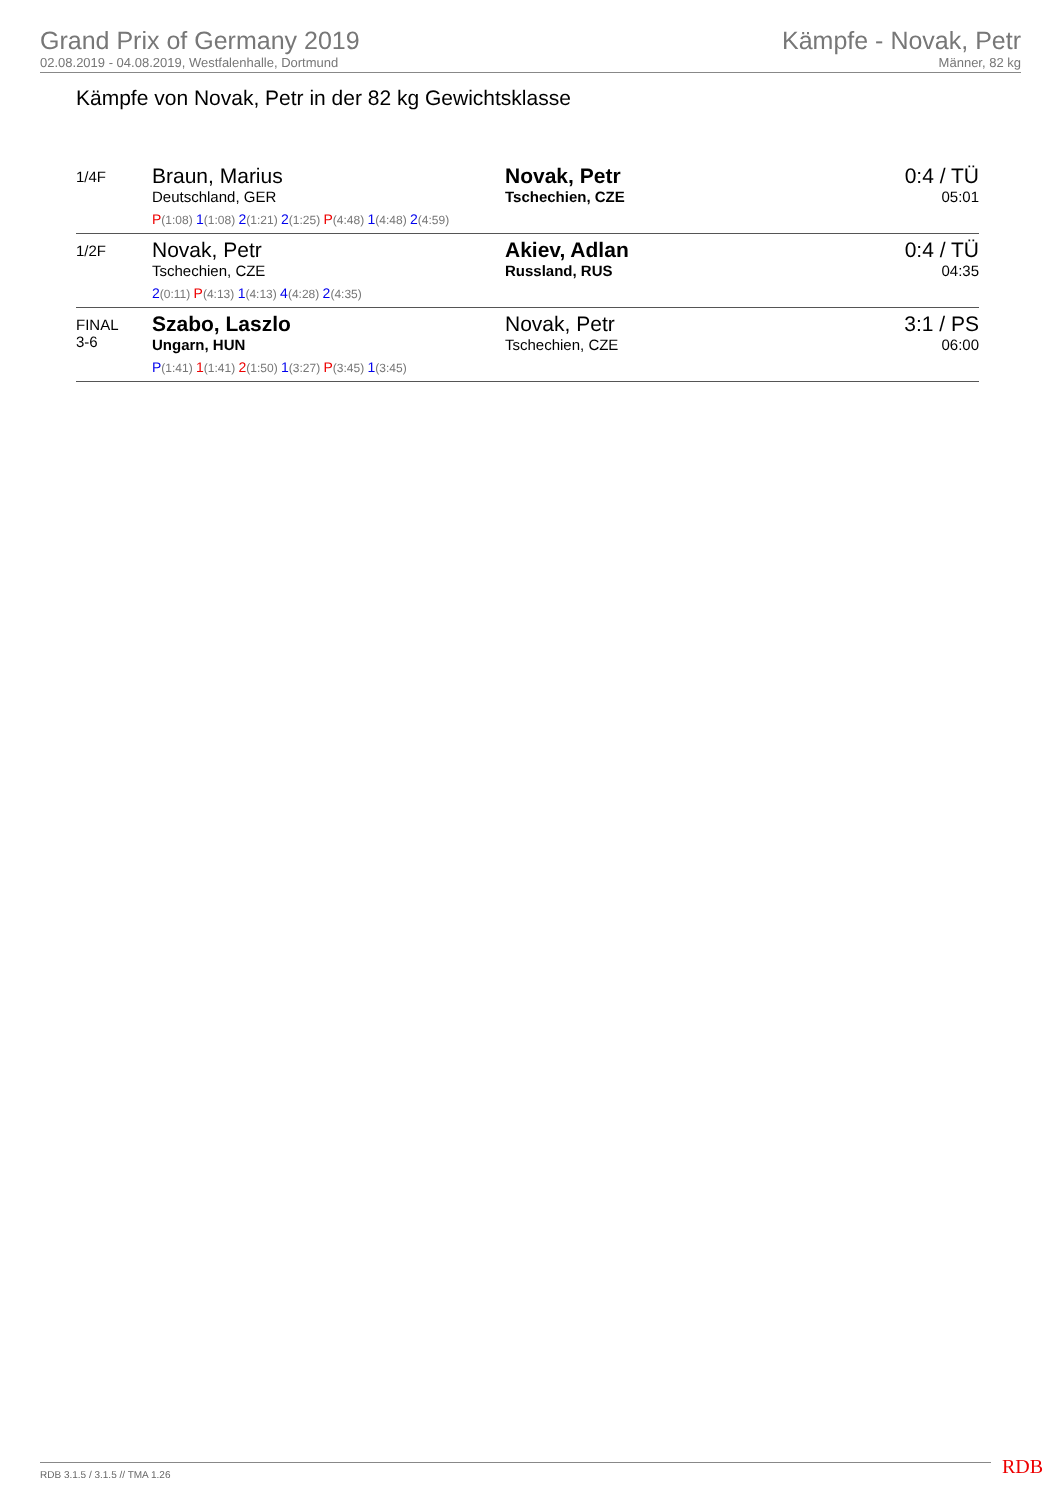Grand Prix of Germany 2019
02.08.2019 - 04.08.2019, Westfalenhalle, Dortmund
Kämpfe - Novak, Petr
Männer, 82 kg
Kämpfe von Novak, Petr in der 82 kg Gewichtsklasse
| 1/4F | Braun, Marius Deutschland, GER P (1:08) 1 (1:08) 2 (1:21) 2 (1:25) P (4:48) 1 (4:48) 2 (4:59) | Novak, Petr Tschechien, CZE | 0:4 / TÜ 05:01 |
| 1/2F | Novak, Petr Tschechien, CZE 2 (0:11) P (4:13) 1 (4:13) 4 (4:28) 2 (4:35) | Akiev, Adlan Russland, RUS | 0:4 / TÜ 04:35 |
| FINAL 3-6 | Szabo, Laszlo Ungarn, HUN P (1:41) 1 (1:41) 2 (1:50) 1 (3:27) P (3:45) 1 (3:45) | Novak, Petr Tschechien, CZE | 3:1 / PS 06:00 |
RDB 3.1.5 / 3.1.5 // TMA 1.26 RDB